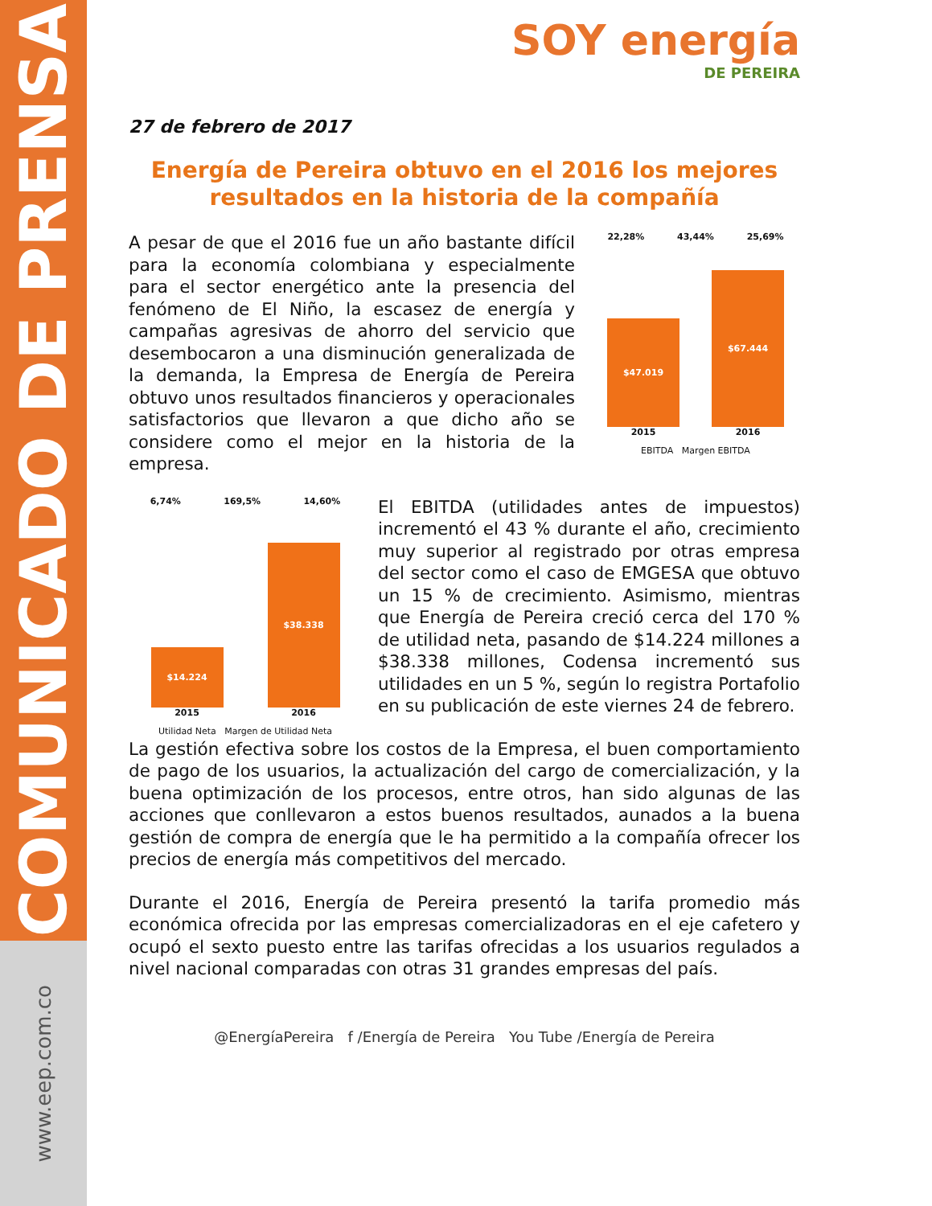COMUNICADO DE PRENSA
www.eep.com.co
SOY energía
DE PEREIRA
27 de febrero de 2017
Energía de Pereira obtuvo en el 2016 los mejores resultados en la historia de la compañía
A pesar de que el 2016 fue un año bastante difícil para la economía colombiana y especialmente para el sector energético ante la presencia del fenómeno de El Niño, la escasez de energía y campañas agresivas de ahorro del servicio que desembocaron a una disminución generalizada de la demanda, la Empresa de Energía de Pereira obtuvo unos resultados financieros y operacionales satisfactorios que llevaron a que dicho año se considere como el mejor en la historia de la empresa.
22,28% 43,44% 25,69%
$47.019
$67.444
2015 2016
EBITDA Margen EBITDA
6,74% 169,5% 14,60%
$14.224
$38.338
2015 2016
Utilidad Neta Margen de Utilidad Neta
El EBITDA (utilidades antes de impuestos) incrementó el 43 % durante el año, crecimiento muy superior al registrado por otras empresa del sector como el caso de EMGESA que obtuvo un 15 % de crecimiento. Asimismo, mientras que Energía de Pereira creció cerca del 170 % de utilidad neta, pasando de $14.224 millones a $38.338 millones, Codensa incrementó sus utilidades en un 5 %, según lo registra Portafolio en su publicación de este viernes 24 de febrero.
La gestión efectiva sobre los costos de la Empresa, el buen comportamiento de pago de los usuarios, la actualización del cargo de comercialización, y la buena optimización de los procesos, entre otros, han sido algunas de las acciones que conllevaron a estos buenos resultados, aunados a la buena gestión de compra de energía que le ha permitido a la compañía ofrecer los precios de energía más competitivos del mercado.
Durante el 2016, Energía de Pereira presentó la tarifa promedio más económica ofrecida por las empresas comercializadoras en el eje cafetero y ocupó el sexto puesto entre las tarifas ofrecidas a los usuarios regulados a nivel nacional comparadas con otras 31 grandes empresas del país.
@EnergíaPereira f /Energía de Pereira You Tube /Energía de Pereira